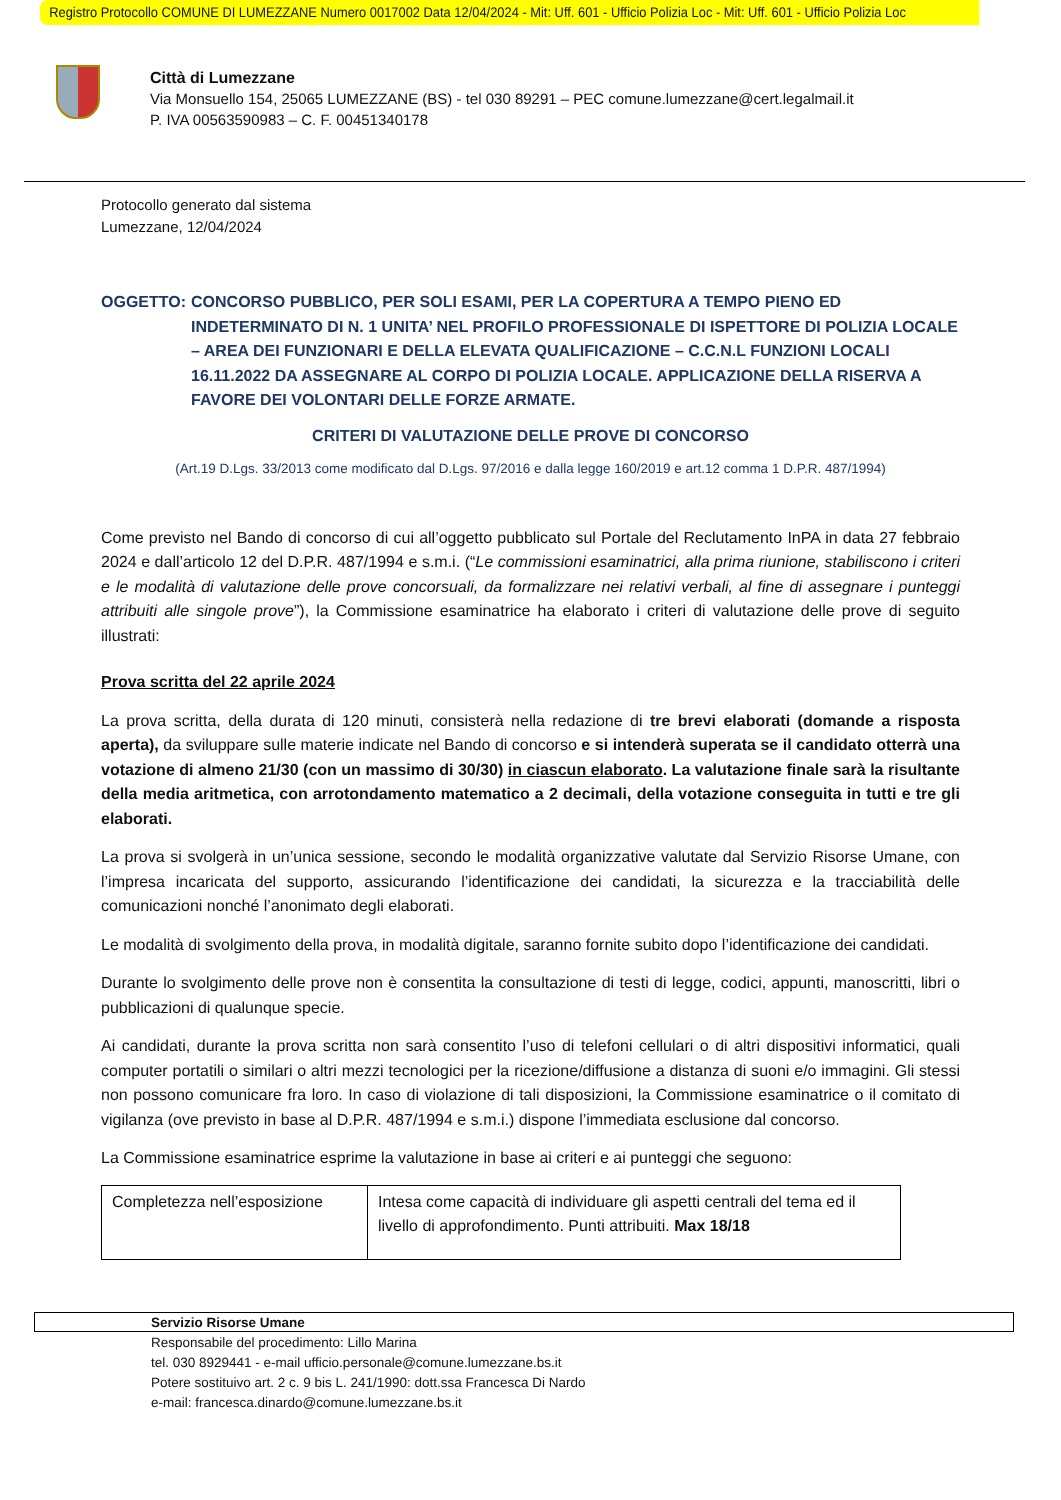Registro Protocollo COMUNE DI LUMEZZANE Numero 0017002 Data 12/04/2024 - Mit: Uff. 601 - Ufficio Polizia Loc - Mit: Uff. 601 - Ufficio Polizia Loc
Città di Lumezzane
Via Monsuello 154, 25065 LUMEZZANE (BS) - tel 030 89291 – PEC comune.lumezzane@cert.legalmail.it
P. IVA 00563590983 – C. F. 00451340178
Protocollo generato dal sistema
Lumezzane, 12/04/2024
OGGETTO: CONCORSO PUBBLICO, PER SOLI ESAMI, PER LA COPERTURA A TEMPO PIENO ED INDETERMINATO DI N. 1 UNITA’ NEL PROFILO PROFESSIONALE DI ISPETTORE DI POLIZIA LOCALE – AREA DEI FUNZIONARI E DELLA ELEVATA QUALIFICAZIONE – C.C.N.L FUNZIONI LOCALI 16.11.2022 DA ASSEGNARE AL CORPO DI POLIZIA LOCALE. APPLICAZIONE DELLA RISERVA A FAVORE DEI VOLONTARI DELLE FORZE ARMATE.
CRITERI DI VALUTAZIONE DELLE PROVE DI CONCORSO
(Art.19 D.Lgs. 33/2013 come modificato dal D.Lgs. 97/2016 e dalla legge 160/2019 e art.12 comma 1 D.P.R. 487/1994)
Come previsto nel Bando di concorso di cui all’oggetto pubblicato sul Portale del Reclutamento InPA in data 27 febbraio 2024 e dall’articolo 12 del D.P.R. 487/1994 e s.m.i. (“Le commissioni esaminatrici, alla prima riunione, stabiliscono i criteri e le modalità di valutazione delle prove concorsuali, da formalizzare nei relativi verbali, al fine di assegnare i punteggi attribuiti alle singole prove”), la Commissione esaminatrice ha elaborato i criteri di valutazione delle prove di seguito illustrati:
Prova scritta del 22 aprile 2024
La prova scritta, della durata di 120 minuti, consisterà nella redazione di tre brevi elaborati (domande a risposta aperta), da sviluppare sulle materie indicate nel Bando di concorso e si intenderà superata se il candidato otterrà una votazione di almeno 21/30 (con un massimo di 30/30) in ciascun elaborato. La valutazione finale sarà la risultante della media aritmetica, con arrotondamento matematico a 2 decimali, della votazione conseguita in tutti e tre gli elaborati.
La prova si svolgerà in un’unica sessione, secondo le modalità organizzative valutate dal Servizio Risorse Umane, con l’impresa incaricata del supporto, assicurando l’identificazione dei candidati, la sicurezza e la tracciabilità delle comunicazioni nonché l’anonimato degli elaborati.
Le modalità di svolgimento della prova, in modalità digitale, saranno fornite subito dopo l’identificazione dei candidati.
Durante lo svolgimento delle prove non è consentita la consultazione di testi di legge, codici, appunti, manoscritti, libri o pubblicazioni di qualunque specie.
Ai candidati, durante la prova scritta non sarà consentito l’uso di telefoni cellulari o di altri dispositivi informatici, quali computer portatili o similari o altri mezzi tecnologici per la ricezione/diffusione a distanza di suoni e/o immagini. Gli stessi non possono comunicare fra loro. In caso di violazione di tali disposizioni, la Commissione esaminatrice o il comitato di vigilanza (ove previsto in base al D.P.R. 487/1994 e s.m.i.) dispone l’immediata esclusione dal concorso.
La Commissione esaminatrice esprime la valutazione in base ai criteri e ai punteggi che seguono:
| Completezza nell’esposizione | Intesa come capacità di individuare gli aspetti centrali del tema ed il livello di approfondimento. Punti attribuiti. Max 18/18 |
Servizio Risorse Umane
Responsabile del procedimento: Lillo Marina
tel. 030 8929441 - e-mail ufficio.personale@comune.lumezzane.bs.it
Potere sostituivo art. 2 c. 9 bis L. 241/1990: dott.ssa Francesca Di Nardo
e-mail: francesca.dinardo@comune.lumezzane.bs.it